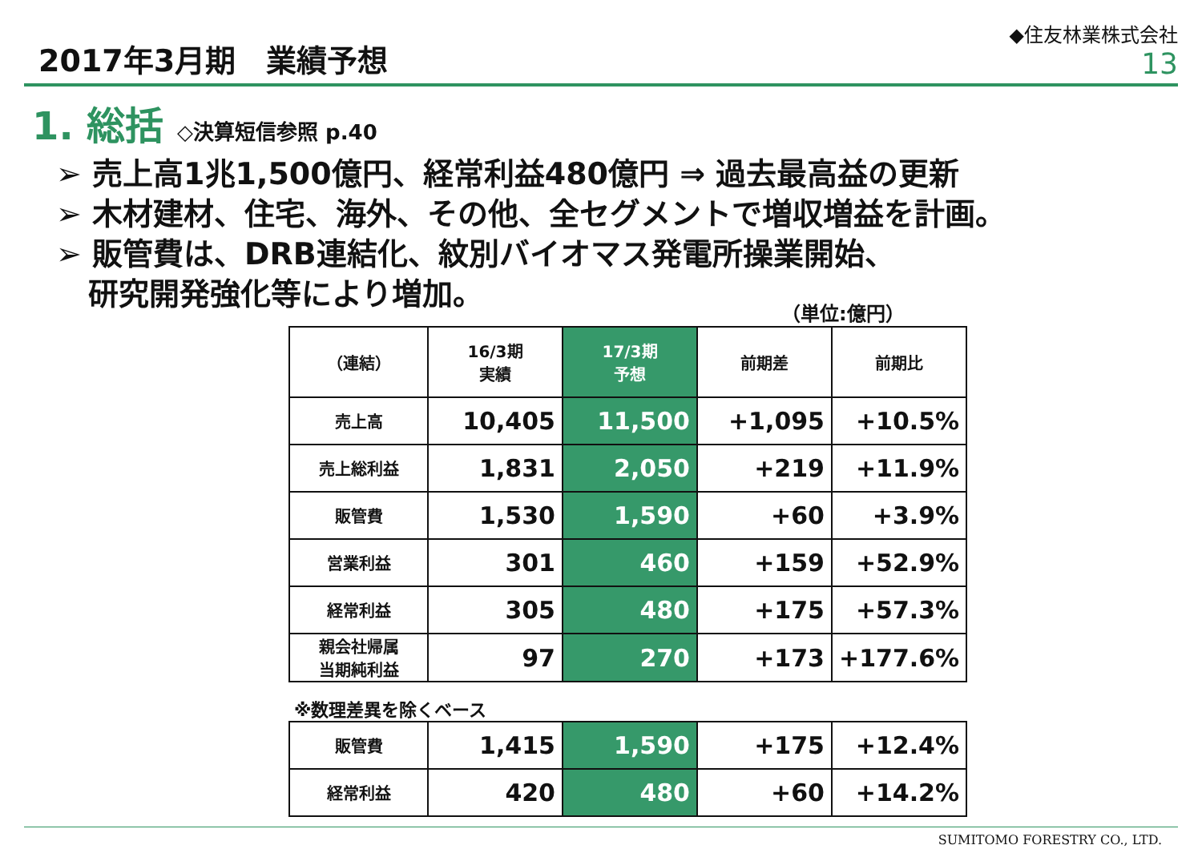2017年3月期　業績予想
◆住友林業株式会社
13
1. 総括 ◇決算短信参照 p.40
➢ 売上高1兆1,500億円、経常利益480億円 ⇒ 過去最高益の更新
➢ 木材建材、住宅、海外、その他、全セグメントで増収増益を計画。
➢ 販管費は、DRB連結化、紋別バイオマス発電所操業開始、
研究開発強化等により増加。
（単位:億円）
| （連結） | 16/3期 実績 | 17/3期 予想 | 前期差 | 前期比 |
| --- | --- | --- | --- | --- |
| 売上高 | 10,405 | 11,500 | +1,095 | +10.5% |
| 売上総利益 | 1,831 | 2,050 | +219 | +11.9% |
| 販管費 | 1,530 | 1,590 | +60 | +3.9% |
| 営業利益 | 301 | 460 | +159 | +52.9% |
| 経常利益 | 305 | 480 | +175 | +57.3% |
| 親会社帰属 当期純利益 | 97 | 270 | +173 | +177.6% |
※数理差異を除くベース
| 販管費 | 1,415 | 1,590 | +175 | +12.4% |
| 経常利益 | 420 | 480 | +60 | +14.2% |
SUMITOMO FORESTRY CO., LTD.